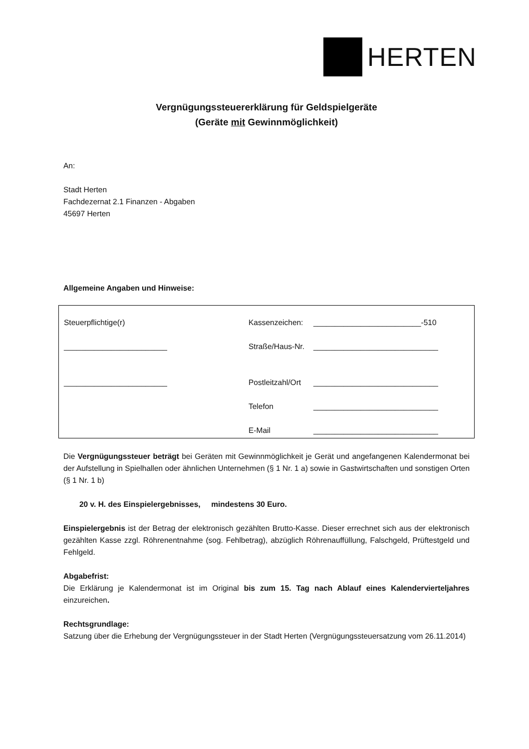HERTEN
Vergnügungssteuererklärung für Geldspielgeräte
(Geräte mit Gewinnmöglichkeit)
An:
Stadt Herten
Fachdezernat 2.1 Finanzen - Abgaben
45697 Herten
Allgemeine Angaben und Hinweise:
Steuerpflichtige(r)
Kassenzeichen:
_________________________-510
________________________
Straße/Haus-Nr.
_____________________________
________________________
Postleitzahl/Ort
_____________________________
Telefon _____________________________
E-Mail _____________________________
Die Vergnügungssteuer beträgt bei Geräten mit Gewinnmöglichkeit je Gerät und angefangenen Kalendermonat bei der Aufstellung in Spielhallen oder ähnlichen Unternehmen (§ 1 Nr. 1 a) sowie in Gastwirtschaften und sonstigen Orten (§ 1 Nr. 1 b)
20 v. H. des Einspielergebnisses, mindestens 30 Euro.
Einspielergebnis ist der Betrag der elektronisch gezählten Brutto-Kasse. Dieser errechnet sich aus der elektronisch gezählten Kasse zzgl. Röhrenentnahme (sog. Fehlbetrag), abzüglich Röhrenauffüllung, Falschgeld, Prüftestgeld und Fehlgeld.
Abgabefrist:
Die Erklärung je Kalendermonat ist im Original bis zum 15. Tag nach Ablauf eines Kalendervierteljahres einzureichen.
Rechtsgrundlage:
Satzung über die Erhebung der Vergnügungssteuer in der Stadt Herten (Vergnügungssteuersatzung vom 26.11.2014)